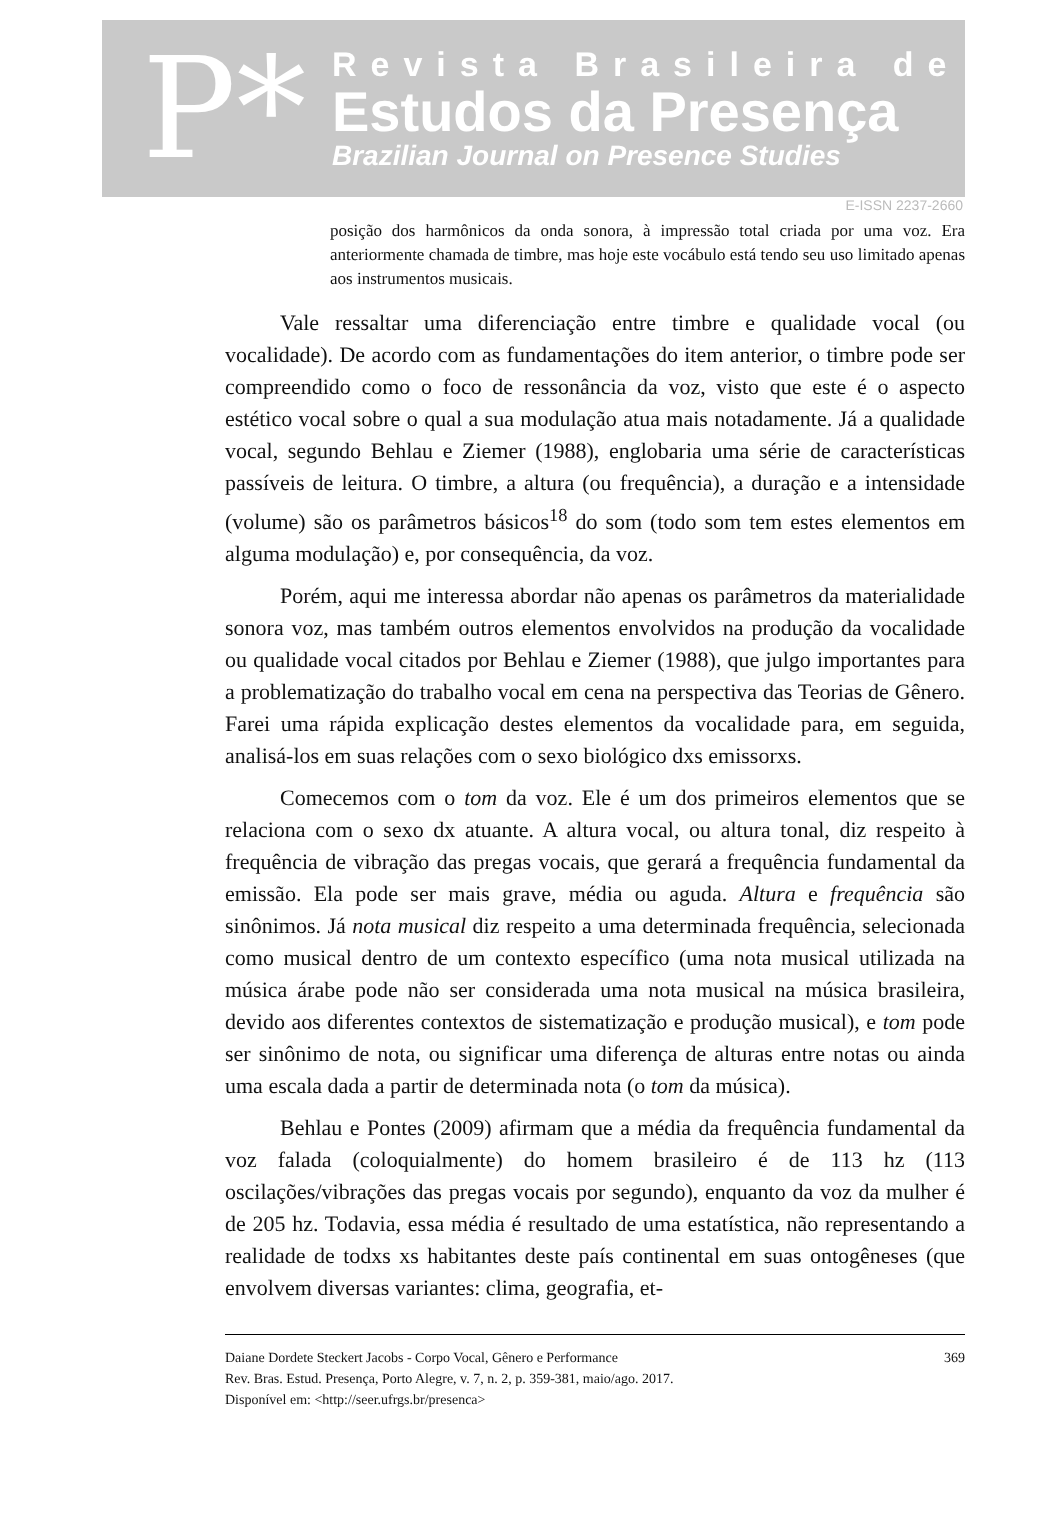P*
Revista Brasileira de
Estudos da Presença
Brazilian Journal on Presence Studies
E-ISSN 2237-2660
posição dos harmônicos da onda sonora, à impressão total criada por uma voz. Era anteriormente chamada de timbre, mas hoje este vocábulo está tendo seu uso limitado apenas aos instrumentos musicais.
Vale ressaltar uma diferenciação entre timbre e qualidade vocal (ou vocalidade). De acordo com as fundamentações do item anterior, o timbre pode ser compreendido como o foco de ressonância da voz, visto que este é o aspecto estético vocal sobre o qual a sua modulação atua mais notadamente. Já a qualidade vocal, segundo Behlau e Ziemer (1988), englobaria uma série de características passíveis de leitura. O timbre, a altura (ou frequência), a duração e a intensidade (volume) são os parâmetros básicos<sup>18</sup> do som (todo som tem estes elementos em alguma modulação) e, por consequência, da voz.
Porém, aqui me interessa abordar não apenas os parâmetros da materialidade sonora voz, mas também outros elementos envolvidos na produção da vocalidade ou qualidade vocal citados por Behlau e Ziemer (1988), que julgo importantes para a problematização do trabalho vocal em cena na perspectiva das Teorias de Gênero. Farei uma rápida explicação destes elementos da vocalidade para, em seguida, analisá-los em suas relações com o sexo biológico dxs emissorxs.
Comecemos com o tom da voz. Ele é um dos primeiros elementos que se relaciona com o sexo dx atuante. A altura vocal, ou altura tonal, diz respeito à frequência de vibração das pregas vocais, que gerará a frequência fundamental da emissão. Ela pode ser mais grave, média ou aguda. Altura e frequência são sinônimos. Já nota musical diz respeito a uma determinada frequência, selecionada como musical dentro de um contexto específico (uma nota musical utilizada na música árabe pode não ser considerada uma nota musical na música brasileira, devido aos diferentes contextos de sistematização e produção musical), e tom pode ser sinônimo de nota, ou significar uma diferença de alturas entre notas ou ainda uma escala dada a partir de determinada nota (o tom da música).
Behlau e Pontes (2009) afirmam que a média da frequência fundamental da voz falada (coloquialmente) do homem brasileiro é de 113 hz (113 oscilações/vibrações das pregas vocais por segundo), enquanto da voz da mulher é de 205 hz. Todavia, essa média é resultado de uma estatística, não representando a realidade de todxs xs habitantes deste país continental em suas ontogêneses (que envolvem diversas variantes: clima, geografia, et-
Daiane Dordete Steckert Jacobs - Corpo Vocal, Gênero e Performance
Rev. Bras. Estud. Presença, Porto Alegre, v. 7, n. 2, p. 359-381, maio/ago. 2017.
Disponível em: <http://seer.ufrgs.br/presenca>
369